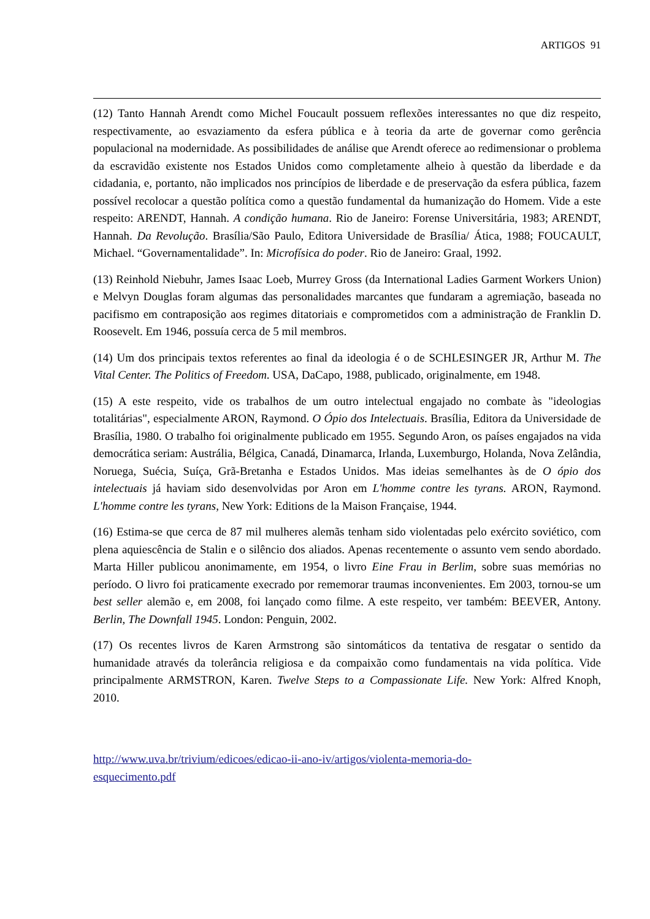ARTIGOS 91
(12) Tanto Hannah Arendt como Michel Foucault possuem reflexões interessantes no que diz respeito, respectivamente, ao esvaziamento da esfera pública e à teoria da arte de governar como gerência populacional na modernidade. As possibilidades de análise que Arendt oferece ao redimensionar o problema da escravidão existente nos Estados Unidos como completamente alheio à questão da liberdade e da cidadania, e, portanto, não implicados nos princípios de liberdade e de preservação da esfera pública, fazem possível recolocar a questão política como a questão fundamental da humanização do Homem. Vide a este respeito: ARENDT, Hannah. A condição humana. Rio de Janeiro: Forense Universitária, 1983; ARENDT, Hannah. Da Revolução. Brasília/São Paulo, Editora Universidade de Brasília/ Ática, 1988; FOUCAULT, Michael. “Governamentalidade”. In: Microfísica do poder. Rio de Janeiro: Graal, 1992.
(13) Reinhold Niebuhr, James Isaac Loeb, Murrey Gross (da International Ladies Garment Workers Union) e Melvyn Douglas foram algumas das personalidades marcantes que fundaram a agremiação, baseada no pacifismo em contraposição aos regimes ditatoriais e comprometidos com a administração de Franklin D. Roosevelt. Em 1946, possuía cerca de 5 mil membros.
(14) Um dos principais textos referentes ao final da ideologia é o de SCHLESINGER JR, Arthur M. The Vital Center. The Politics of Freedom. USA, DaCapo, 1988, publicado, originalmente, em 1948.
(15) A este respeito, vide os trabalhos de um outro intelectual engajado no combate às "ideologias totalitárias", especialmente ARON, Raymond. O Ópio dos Intelectuais. Brasília, Editora da Universidade de Brasília, 1980. O trabalho foi originalmente publicado em 1955. Segundo Aron, os países engajados na vida democrática seriam: Austrália, Bélgica, Canadá, Dinamarca, Irlanda, Luxemburgo, Holanda, Nova Zelândia, Noruega, Suécia, Suíça, Grã-Bretanha e Estados Unidos. Mas ideias semelhantes às de O ópio dos intelectuais já haviam sido desenvolvidas por Aron em L'homme contre les tyrans. ARON, Raymond. L'homme contre les tyrans, New York: Editions de la Maison Française, 1944.
(16) Estima-se que cerca de 87 mil mulheres alemãs tenham sido violentadas pelo exército soviético, com plena aquiescência de Stalin e o silêncio dos aliados. Apenas recentemente o assunto vem sendo abordado. Marta Hiller publicou anonimamente, em 1954, o livro Eine Frau in Berlim, sobre suas memórias no período. O livro foi praticamente execrado por rememorar traumas inconvenientes. Em 2003, tornou-se um best seller alemão e, em 2008, foi lançado como filme. A este respeito, ver também: BEEVER, Antony. Berlin, The Downfall 1945. London: Penguin, 2002.
(17) Os recentes livros de Karen Armstrong são sintomáticos da tentativa de resgatar o sentido da humanidade através da tolerância religiosa e da compaixão como fundamentais na vida política. Vide principalmente ARMSTRON, Karen. Twelve Steps to a Compassionate Life. New York: Alfred Knoph, 2010.
http://www.uva.br/trivium/edicoes/edicao-ii-ano-iv/artigos/violenta-memoria-do-
esquecimento.pdf